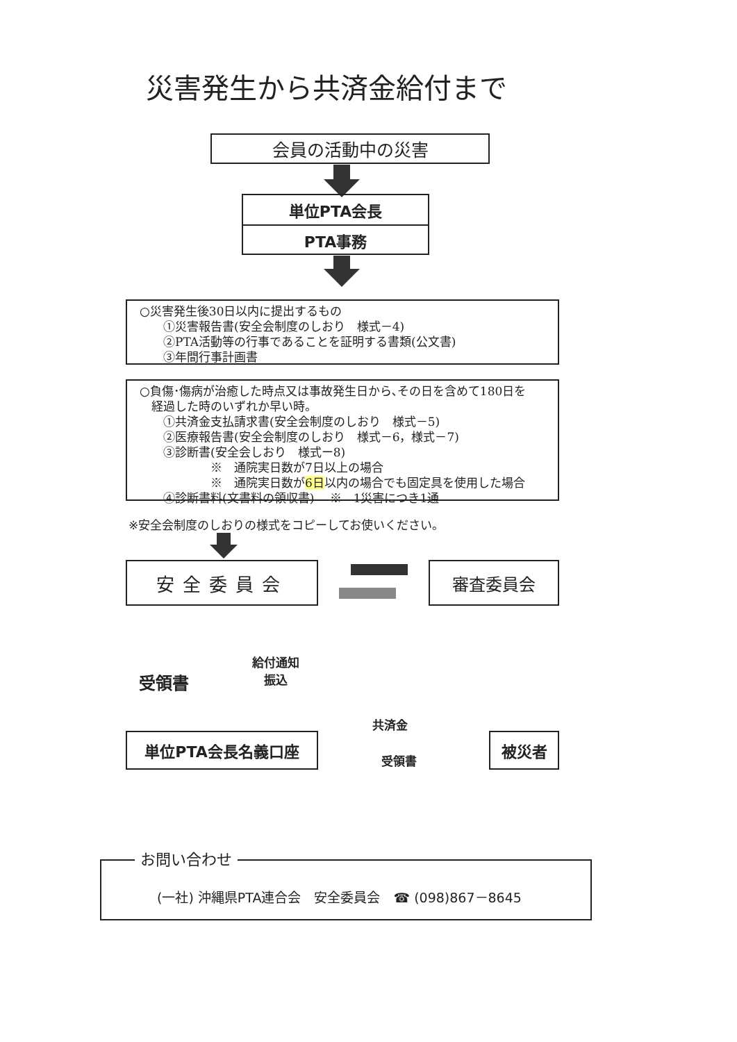災害発生から共済金給付まで
会員の活動中の災害
単位PTA会長
PTA事務
○災害発生後30日以内に提出するもの
　　①災害報告書(安全会制度のしおり　様式－4)
　　②PTA活動等の行事であることを証明する書類(公文書)
　　③年間行事計画書
○負傷･傷病が治癒した時点又は事故発生日から､その日を含めて180日を
　経過した時のいずれか早い時。
　　①共済金支払請求書(安全会制度のしおり　様式－5)
　　②医療報告書(安全会制度のしおり　様式－6，様式－7)
　　③診断書(安全会しおり　様式ー8)
　　　　　　※　通院実日数が7日以上の場合
　　　　　　※　通院実日数が6日以内の場合でも固定具を使用した場合
　　④診断書料(文書料の領収書)　 ※　1災害につき1通
※安全会制度のしおりの様式をコピーしてお使いください。
安全委員会 審査委員会
受領書
給付通知
振込
単位PTA会長名義口座
共済金
受領書
被災者
お問い合わせ
(一社) 沖縄県PTA連合会　安全委員会　☎ (098)867－8645